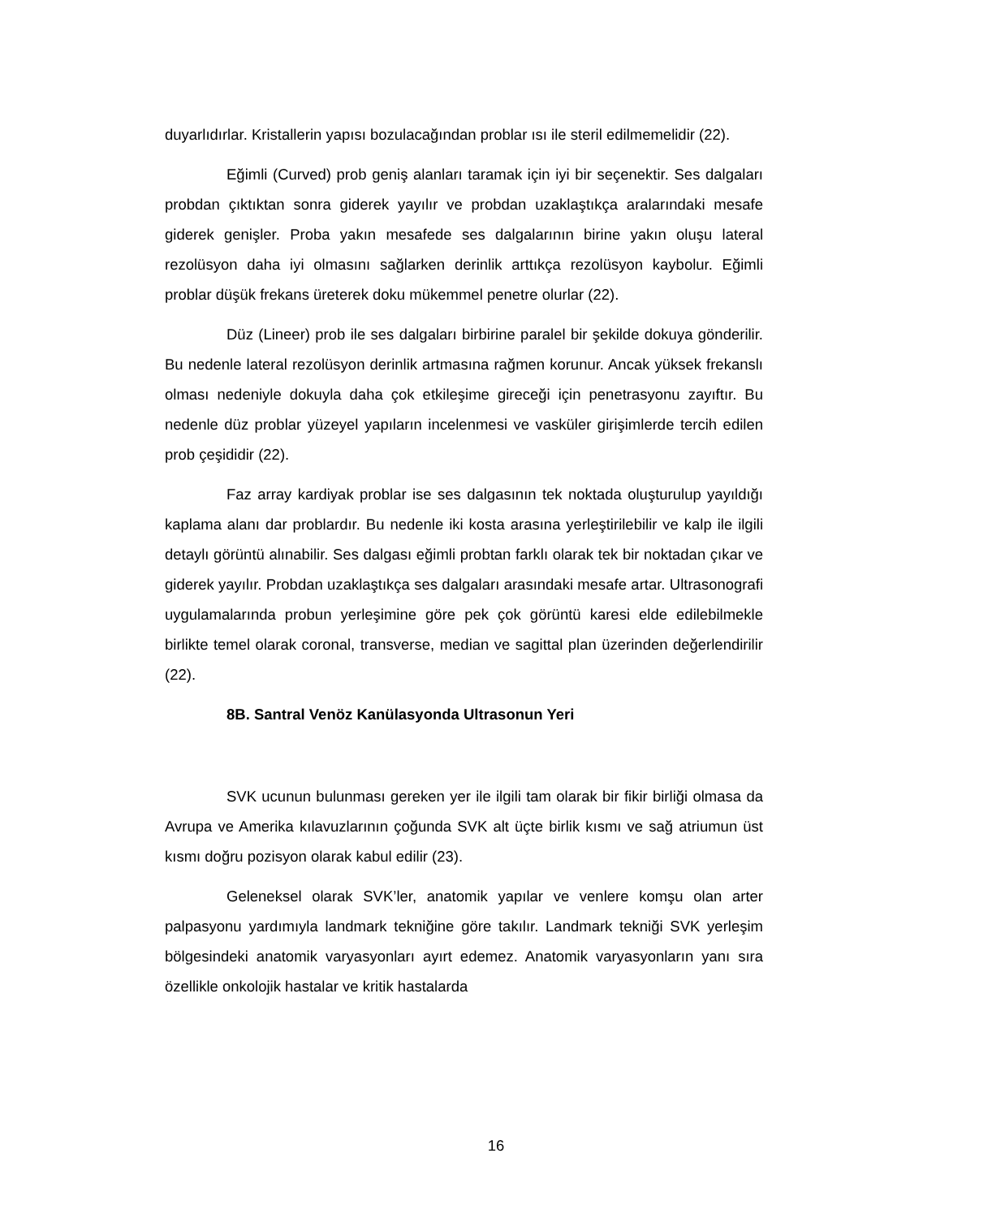duyarlıdırlar. Kristallerin yapısı bozulacağından problar ısı ile steril edilmemelidir (22).
Eğimli (Curved) prob geniş alanları taramak için iyi bir seçenektir. Ses dalgaları probdan çıktıktan sonra giderek yayılır ve probdan uzaklaştıkça aralarındaki mesafe giderek genişler. Proba yakın mesafede ses dalgalarının birine yakın oluşu lateral rezolüsyon daha iyi olmasını sağlarken derinlik arttıkça rezolüsyon kaybolur. Eğimli problar düşük frekans üreterek doku mükemmel penetre olurlar (22).
Düz (Lineer) prob ile ses dalgaları birbirine paralel bir şekilde dokuya gönderilir. Bu nedenle lateral rezolüsyon derinlik artmasına rağmen korunur. Ancak yüksek frekanslı olması nedeniyle dokuyla daha çok etkileşime gireceği için penetrasyonu zayıftır. Bu nedenle düz problar yüzeyel yapıların incelenmesi ve vasküler girişimlerde tercih edilen prob çeşididir (22).
Faz array kardiyak problar ise ses dalgasının tek noktada oluşturulup yayıldığı kaplama alanı dar problardır. Bu nedenle iki kosta arasına yerleştirilebilir ve kalp ile ilgili detaylı görüntü alınabilir. Ses dalgası eğimli probtan farklı olarak tek bir noktadan çıkar ve giderek yayılır. Probdan uzaklaştıkça ses dalgaları arasındaki mesafe artar. Ultrasonografi uygulamalarında probun yerleşimine göre pek çok görüntü karesi elde edilebilmekle birlikte temel olarak coronal, transverse, median ve sagittal plan üzerinden değerlendirilir (22).
8B. Santral Venöz Kanülasyonda Ultrasonun Yeri
SVK ucunun bulunması gereken yer ile ilgili tam olarak bir fikir birliği olmasa da Avrupa ve Amerika kılavuzlarının çoğunda SVK alt üçte birlik kısmı ve sağ atriumun üst kısmı doğru pozisyon olarak kabul edilir (23).
Geleneksel olarak SVK’ler, anatomik yapılar ve venlere komşu olan arter palpasyonu yardımıyla landmark tekniğine göre takılır. Landmark tekniği SVK yerleşim bölgesindeki anatomik varyasyonları ayırt edemez. Anatomik varyasyonların yanı sıra özellikle onkolojik hastalar ve kritik hastalarda
16